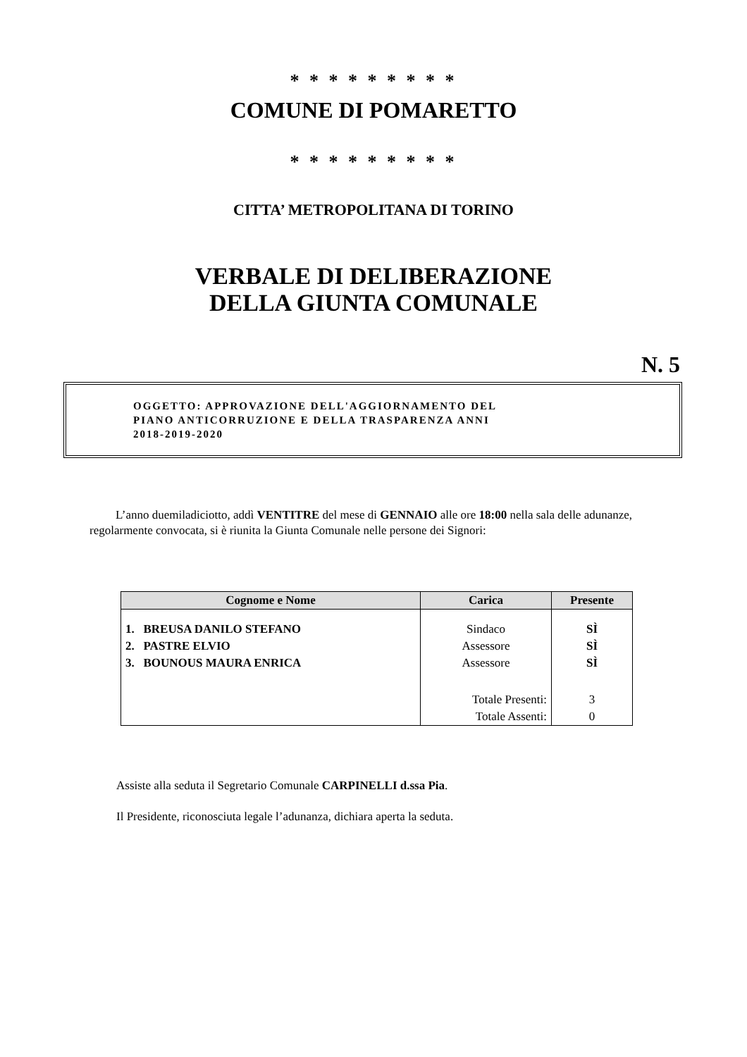* * * * * * * * *
COMUNE DI POMARETTO
* * * * * * * * *
CITTA’ METROPOLITANA DI TORINO
VERBALE DI DELIBERAZIONE
DELLA GIUNTA COMUNALE
N. 5
OGGETTO: APPROVAZIONE DELL'AGGIORNAMENTO DEL
PIANO ANTICORRUZIONE E DELLA TRASPARENZA ANNI
2018-2019-2020
L’anno duemiladiciotto, addì VENTITRE del mese di GENNAIO alle ore 18:00 nella sala delle adunanze, regolarmente convocata, si è riunita la Giunta Comunale nelle persone dei Signori:
| Cognome e Nome | Carica | Presente |
| --- | --- | --- |
| 1. BREUSA DANILO STEFANO | Sindaco | SÌ |
| 2. PASTRE ELVIO | Assessore | SÌ |
| 3. BOUNOUS MAURA ENRICA | Assessore | SÌ |
| | Totale Presenti: | 3 |
| | Totale Assenti: | 0 |
Assiste alla seduta il Segretario Comunale CARPINELLI d.ssa Pia.
Il Presidente, riconosciuta legale l’adunanza, dichiara aperta la seduta.